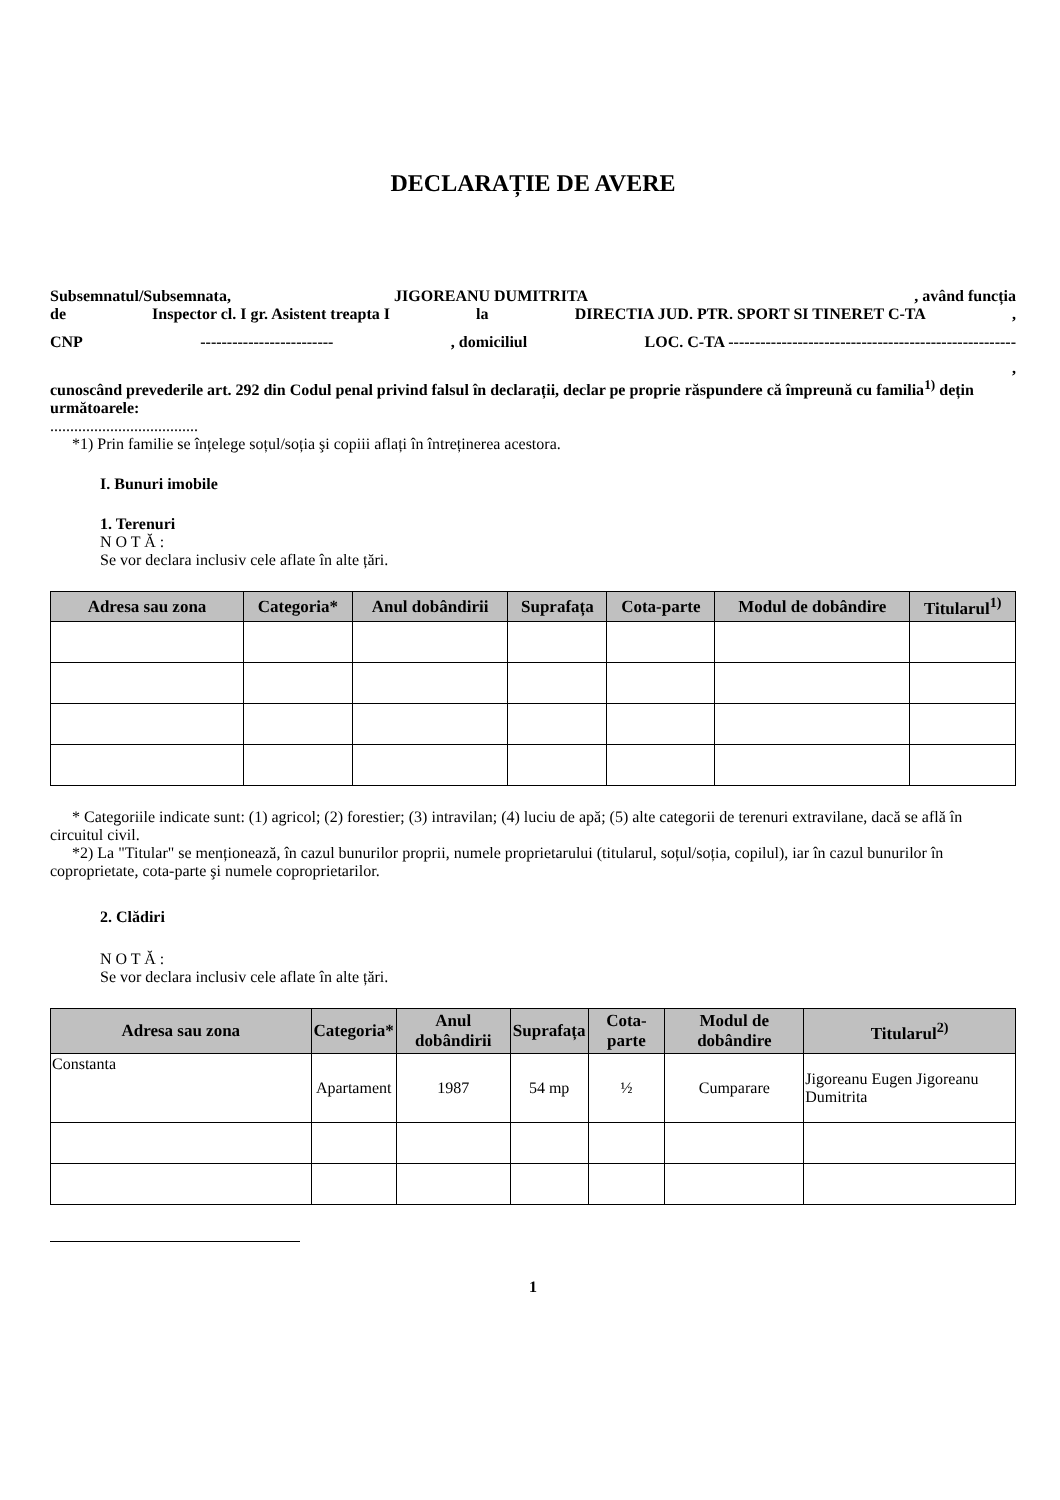DECLARAȚIE DE AVERE
Subsemnatul/Subsemnata, JIGOREANU DUMITRITA , având funcția
de Inspector cl. I gr. Asistent treapta I la DIRECTIA JUD. PTR. SPORT SI TINERET C-TA,
CNP -------------------------, domiciliul LOC. C-TA ------------------------------------------------------
,
cunoscând prevederile art. 292 din Codul penal privind falsul în declarații, declar pe proprie răspundere că împreună cu familia<sup>1)</sup> dețin următoarele:
.....................................
*1) Prin familie se înțelege soțul/soția şi copiii aflați în întreținerea acestora.
I. Bunuri imobile
1. Terenuri
N O T Ă :
Se vor declara inclusiv cele aflate în alte țări.
| Adresa sau zona | Categoria* | Anul dobândirii | Suprafața | Cota-parte | Modul de dobândire | Titularul<sup>1)</sup> |
| --- | --- | --- | --- | --- | --- | --- |
* Categoriile indicate sunt: (1) agricol; (2) forestier; (3) intravilan; (4) luciu de apă; (5) alte categorii de terenuri extravilane, dacă se află în circuitul civil.
*2) La "Titular" se menționează, în cazul bunurilor proprii, numele proprietarului (titularul, soțul/soția, copilul), iar în cazul bunurilor în coproprietate, cota-parte şi numele coproprietarilor.
2. Clădiri
N O T Ă :
Se vor declara inclusiv cele aflate în alte țări.
| Adresa sau zona | Categoria* | Anul dobândirii | Suprafața | Cota-parte | Modul de dobândire | Titularul<sup>2)</sup> |
| --- | --- | --- | --- | --- | --- | --- |
| Constanta | Apartament | 1987 | 54 mp | ½ | Cumparare | Jigoreanu Eugen Jigoreanu Dumitrita |
1